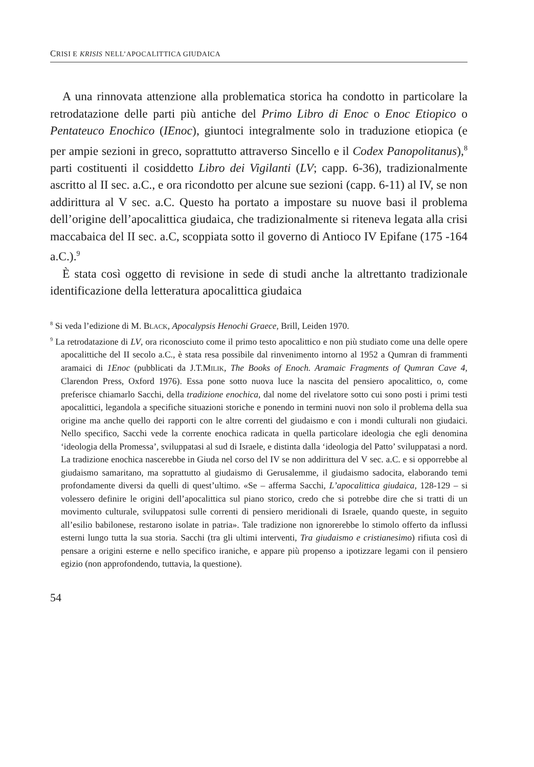CRISI E KRISIS NELL’APOCALITTICA GIUDAICA
A una rinnovata attenzione alla problematica storica ha condotto in particolare la retrodatazione delle parti più antiche del Primo Libro di Enoc o Enoc Etiopico o Pentateuco Enochico (IEnoc), giuntoci integralmente solo in traduzione etiopica (e per ampie sezioni in greco, soprattutto attraverso Sincello e il Codex Panopolitanus),<sup>8</sup> parti costituenti il cosiddetto Libro dei Vigilanti (LV; capp. 6-36), tradizionalmente ascritto al II sec. a.C., e ora ricondotto per alcune sue sezioni (capp. 6-11) al IV, se non addirittura al V sec. a.C. Questo ha portato a impostare su nuove basi il problema dell’origine dell’apocalittica giudaica, che tradizionalmente si riteneva legata alla crisi maccabaica del II sec. a.C, scoppiata sotto il governo di Antioco IV Epifane (175 -164 a.C.).<sup>9</sup>
È stata così oggetto di revisione in sede di studi anche la altrettanto tradizionale identificazione della letteratura apocalittica giudaica
<sup>8</sup> Si veda l’edizione di M. BLACK, Apocalypsis Henochi Graece, Brill, Leiden 1970.
<sup>9</sup> La retrodatazione di LV, ora riconosciuto come il primo testo apocalittico e non più studiato come una delle opere apocalittiche del II secolo a.C., è stata resa possibile dal rinvenimento intorno al 1952 a Qumran di frammenti aramaici di 1Enoc (pubblicati da J.T.MILIK, The Books of Enoch. Aramaic Fragments of Qumran Cave 4, Clarendon Press, Oxford 1976). Essa pone sotto nuova luce la nascita del pensiero apocalittico, o, come preferisce chiamarlo Sacchi, della tradizione enochica, dal nome del rivelatore sotto cui sono posti i primi testi apocalittici, legandola a specifiche situazioni storiche e ponendo in termini nuovi non solo il problema della sua origine ma anche quello dei rapporti con le altre correnti del giudaismo e con i mondi culturali non giudaici. Nello specifico, Sacchi vede la corrente enochica radicata in quella particolare ideologia che egli denomina ‘ideologia della Promessa’, sviluppatasi al sud di Israele, e distinta dalla ‘ideologia del Patto’ sviluppatasi a nord. La tradizione enochica nascerebbe in Giuda nel corso del IV se non addirittura del V sec. a.C. e si opporrebbe al giudaismo samaritano, ma soprattutto al giudaismo di Gerusalemme, il giudaismo sadocita, elaborando temi profondamente diversi da quelli di quest’ultimo. «Se – afferma Sacchi, L’apocalittica giudaica, 128-129 – si volessero definire le origini dell’apocalittica sul piano storico, credo che si potrebbe dire che si tratti di un movimento culturale, sviluppatosi sulle correnti di pensiero meridionali di Israele, quando queste, in seguito all’esilio babilonese, restarono isolate in patria». Tale tradizione non ignorerebbe lo stimolo offerto da influssi esterni lungo tutta la sua storia. Sacchi (tra gli ultimi interventi, Tra giudaismo e cristianesimo) rifiuta così di pensare a origini esterne e nello specifico iraniche, e appare più propenso a ipotizzare legami con il pensiero egizio (non approfondendo, tuttavia, la questione).
54